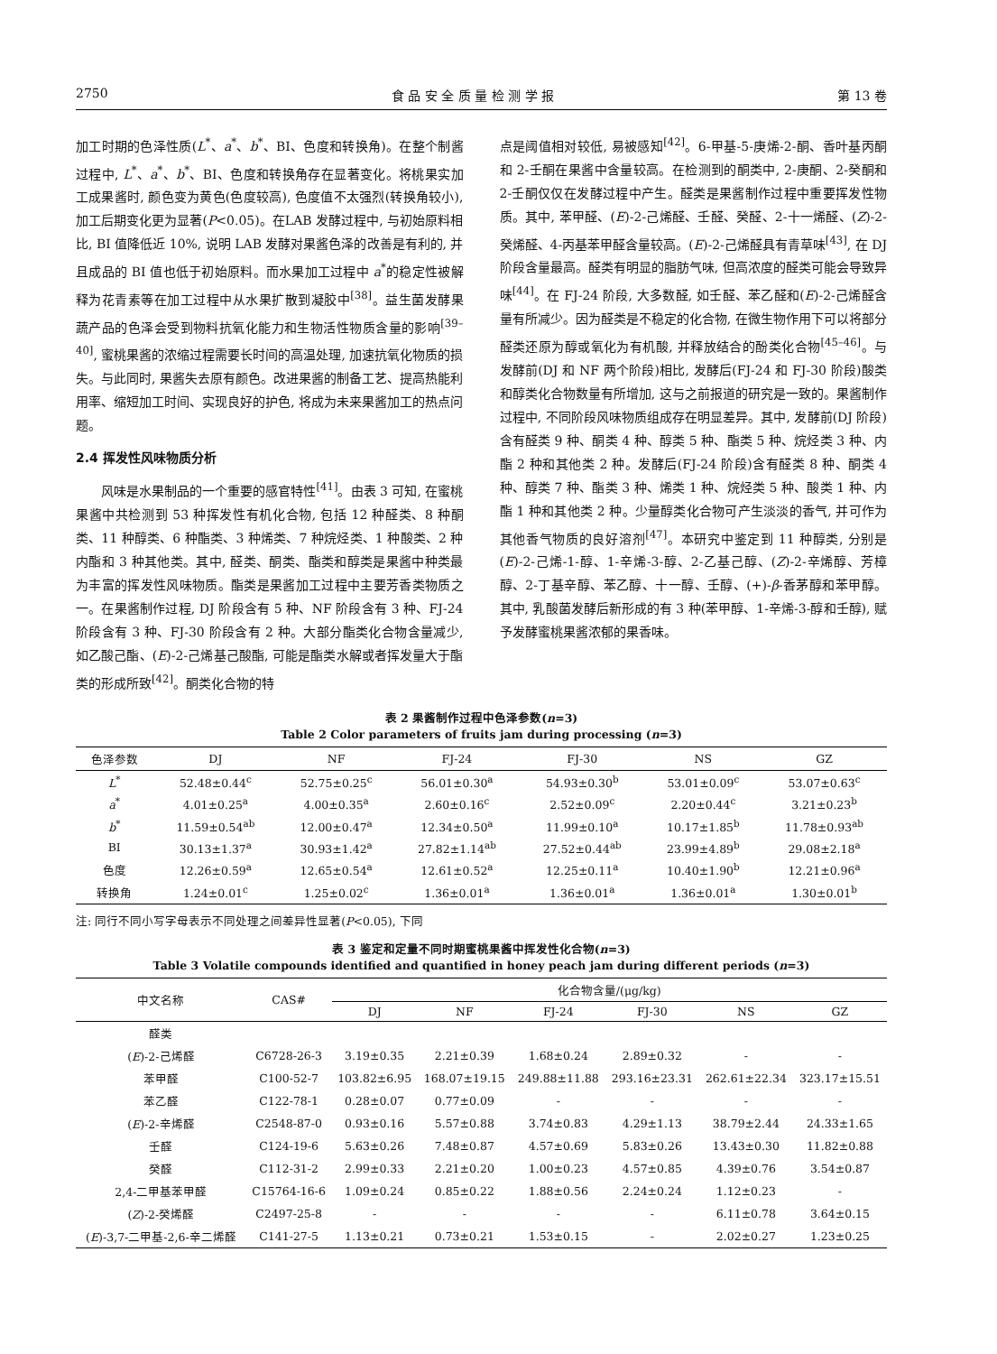2750 食 品 安 全 质 量 检 测 学 报 第 13 卷
加工时期的色泽性质(L<sup>*</sup>、a<sup>*</sup>、b<sup>*</sup>、BI、色度和转换角)。在整个制酱过程中, L<sup>*</sup>、a<sup>*</sup>、b<sup>*</sup>、BI、色度和转换角存在显著变化。将桃果实加工成果酱时, 颜色变为黄色(色度较高), 色度值不太强烈(转换角较小), 加工后期变化更为显著(P<0.05)。在LAB 发酵过程中, 与初始原料相比, BI 值降低近 10%, 说明 LAB 发酵对果酱色泽的改善是有利的, 并且成品的 BI 值也低于初始原料。而水果加工过程中 a<sup>*</sup>的稳定性被解释为花青素等在加工过程中从水果扩散到凝胶中<sup>[38]</sup>。益生菌发酵果蔬产品的色泽会受到物料抗氧化能力和生物活性物质含量的影响<sup>[39–40]</sup>, 蜜桃果酱的浓缩过程需要长时间的高温处理, 加速抗氧化物质的损失。与此同时, 果酱失去原有颜色。改进果酱的制备工艺、提高热能利用率、缩短加工时间、实现良好的护色, 将成为未来果酱加工的热点问题。
2.4 挥发性风味物质分析
  风味是水果制品的一个重要的感官特性<sup>[41]</sup>。由表 3 可知, 在蜜桃果酱中共检测到 53 种挥发性有机化合物, 包括 12 种醛类、8 种酮类、11 种醇类、6 种酯类、3 种烯类、7 种烷烃类、1 种酸类、2 种内酯和 3 种其他类。其中, 醛类、酮类、酯类和醇类是果酱中种类最为丰富的挥发性风味物质。酯类是果酱加工过程中主要芳香类物质之一。在果酱制作过程, DJ 阶段含有 5 种、NF 阶段含有 3 种、FJ-24 阶段含有 3 种、FJ-30 阶段含有 2 种。大部分酯类化合物含量减少, 如乙酸己酯、(E)-2-己烯基己酸酯, 可能是酯类水解或者挥发量大于酯类的形成所致<sup>[42]</sup>。酮类化合物的特
点是阈值相对较低, 易被感知<sup>[42]</sup>。6-甲基-5-庚烯-2-酮、香叶基丙酮和 2-壬酮在果酱中含量较高。在检测到的酮类中, 2-庚酮、2-癸酮和 2-壬酮仅仅在发酵过程中产生。醛类是果酱制作过程中重要挥发性物质。其中, 苯甲醛、(E)-2-己烯醛、壬醛、癸醛、2-十一烯醛、(Z)-2-癸烯醛、4-丙基苯甲醛含量较高。(E)-2-己烯醛具有青草味<sup>[43]</sup>, 在 DJ 阶段含量最高。醛类有明显的脂肪气味, 但高浓度的醛类可能会导致异味<sup>[44]</sup>。在 FJ-24 阶段, 大多数醛, 如壬醛、苯乙醛和(E)-2-己烯醛含量有所减少。因为醛类是不稳定的化合物, 在微生物作用下可以将部分醛类还原为醇或氧化为有机酸, 并释放结合的酚类化合物<sup>[45–46]</sup>。与发酵前(DJ 和 NF 两个阶段)相比, 发酵后(FJ-24 和 FJ-30 阶段)酸类和醇类化合物数量有所增加, 这与之前报道的研究是一致的。果酱制作过程中, 不同阶段风味物质组成存在明显差异。其中, 发酵前(DJ 阶段)含有醛类 9 种、酮类 4 种、醇类 5 种、酯类 5 种、烷烃类 3 种、内酯 2 种和其他类 2 种。发酵后(FJ-24 阶段)含有醛类 8 种、酮类 4 种、醇类 7 种、酯类 3 种、烯类 1 种、烷烃类 5 种、酸类 1 种、内酯 1 种和其他类 2 种。少量醇类化合物可产生淡淡的香气, 并可作为其他香气物质的良好溶剂<sup>[47]</sup>。本研究中鉴定到 11 种醇类, 分别是(E)-2-己烯-1-醇、1-辛烯-3-醇、2-乙基己醇、(Z)-2-辛烯醇、芳樟醇、2-丁基辛醇、苯乙醇、十一醇、壬醇、(+)-β-香茅醇和苯甲醇。其中, 乳酸菌发酵后新形成的有 3 种(苯甲醇、1-辛烯-3-醇和壬醇), 赋予发酵蜜桃果酱浓郁的果香味。
表 2 果酱制作过程中色泽参数(n=3)
Table 2 Color parameters of fruits jam during processing (n=3)
| 色泽参数 | DJ | NF | FJ-24 | FJ-30 | NS | GZ |
| --- | --- | --- | --- | --- | --- | --- |
| L<sup>*</sup> | 52.48±0.44<sup>c</sup> | 52.75±0.25<sup>c</sup> | 56.01±0.30<sup>a</sup> | 54.93±0.30<sup>b</sup> | 53.01±0.09<sup>c</sup> | 53.07±0.63<sup>c</sup> |
| a<sup>*</sup> | 4.01±0.25<sup>a</sup> | 4.00±0.35<sup>a</sup> | 2.60±0.16<sup>c</sup> | 2.52±0.09<sup>c</sup> | 2.20±0.44<sup>c</sup> | 3.21±0.23<sup>b</sup> |
| b<sup>*</sup> | 11.59±0.54<sup>ab</sup> | 12.00±0.47<sup>a</sup> | 12.34±0.50<sup>a</sup> | 11.99±0.10<sup>a</sup> | 10.17±1.85<sup>b</sup> | 11.78±0.93<sup>ab</sup> |
| BI | 30.13±1.37<sup>a</sup> | 30.93±1.42<sup>a</sup> | 27.82±1.14<sup>ab</sup> | 27.52±0.44<sup>ab</sup> | 23.99±4.89<sup>b</sup> | 29.08±2.18<sup>a</sup> |
| 色度 | 12.26±0.59<sup>a</sup> | 12.65±0.54<sup>a</sup> | 12.61±0.52<sup>a</sup> | 12.25±0.11<sup>a</sup> | 10.40±1.90<sup>b</sup> | 12.21±0.96<sup>a</sup> |
| 转换角 | 1.24±0.01<sup>c</sup> | 1.25±0.02<sup>c</sup> | 1.36±0.01<sup>a</sup> | 1.36±0.01<sup>a</sup> | 1.36±0.01<sup>a</sup> | 1.30±0.01<sup>b</sup> |
注: 同行不同小写字母表示不同处理之间差异性显著(P<0.05), 下同
表 3 鉴定和定量不同时期蜜桃果酱中挥发性化合物(n=3)
Table 3 Volatile compounds identified and quantified in honey peach jam during different periods (n=3)
| 中文名称 | CAS# | 化合物含量/(μg/kg) | | | | | |
| --- | --- | --- | --- | --- | --- | --- | --- |
| | | DJ | NF | FJ-24 | FJ-30 | NS | GZ |
| 醛类 | | | | | | | |
| ( E )-2-己烯醛 | C6728-26-3 | 3.19±0.35 | 2.21±0.39 | 1.68±0.24 | 2.89±0.32 | - | - |
| 苯甲醛 | C100-52-7 | 103.82±6.95 | 168.07±19.15 | 249.88±11.88 | 293.16±23.31 | 262.61±22.34 | 323.17±15.51 |
| 苯乙醛 | C122-78-1 | 0.28±0.07 | 0.77±0.09 | - | - | - | - |
| ( E )-2-辛烯醛 | C2548-87-0 | 0.93±0.16 | 5.57±0.88 | 3.74±0.83 | 4.29±1.13 | 38.79±2.44 | 24.33±1.65 |
| 壬醛 | C124-19-6 | 5.63±0.26 | 7.48±0.87 | 4.57±0.69 | 5.83±0.26 | 13.43±0.30 | 11.82±0.88 |
| 癸醛 | C112-31-2 | 2.99±0.33 | 2.21±0.20 | 1.00±0.23 | 4.57±0.85 | 4.39±0.76 | 3.54±0.87 |
| 2,4-二甲基苯甲醛 | C15764-16-6 | 1.09±0.24 | 0.85±0.22 | 1.88±0.56 | 2.24±0.24 | 1.12±0.23 | - |
| ( Z )-2-癸烯醛 | C2497-25-8 | - | - | - | - | 6.11±0.78 | 3.64±0.15 |
| ( E )-3,7-二甲基-2,6-辛二烯醛 | C141-27-5 | 1.13±0.21 | 0.73±0.21 | 1.53±0.15 | - | 2.02±0.27 | 1.23±0.25 |